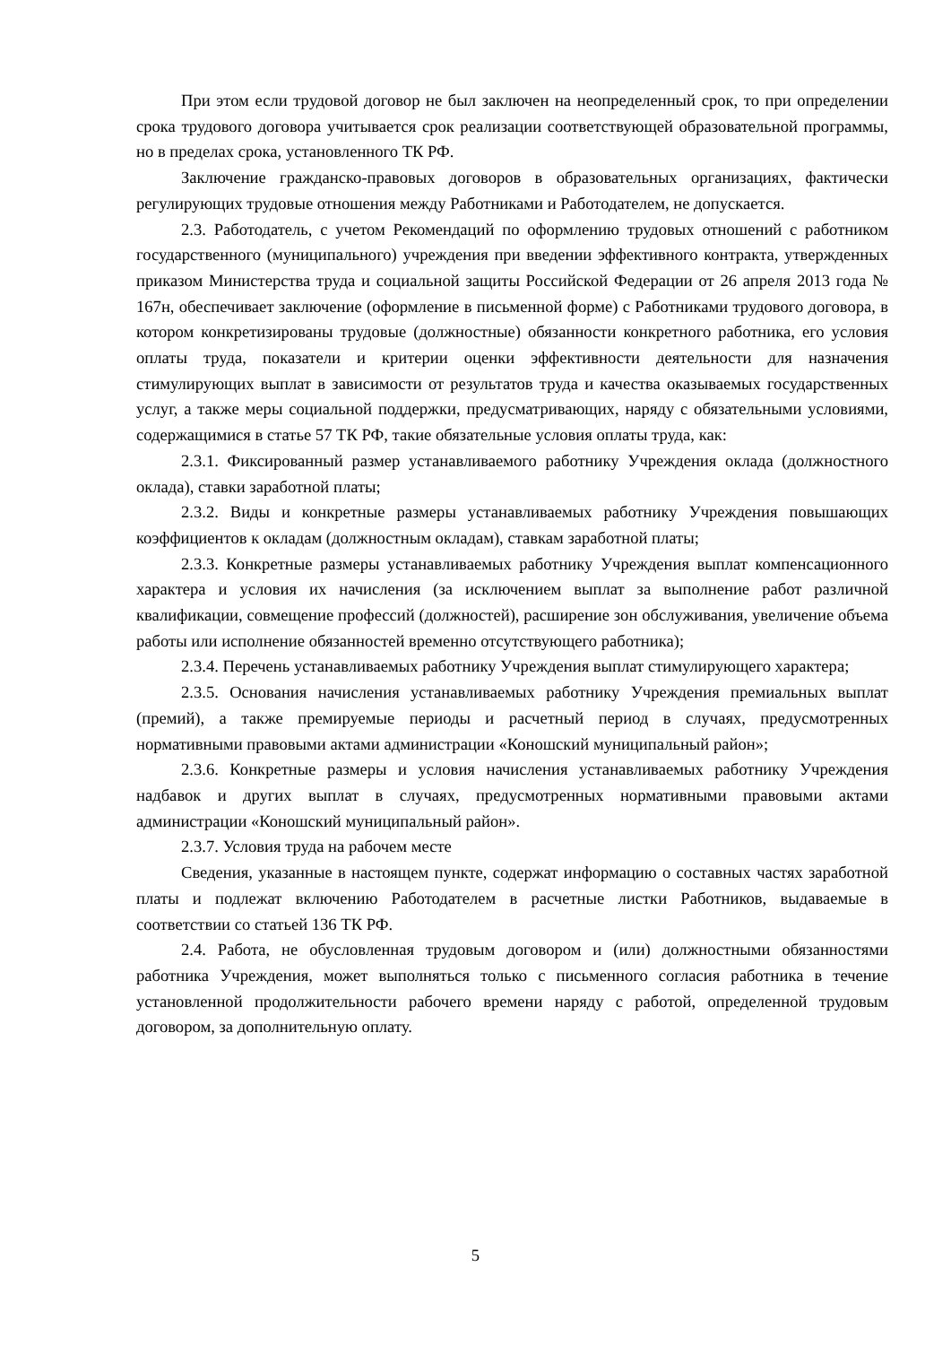При этом если трудовой договор не был заключен на неопределенный срок, то при определении срока трудового договора учитывается срок реализации соответствующей образовательной программы, но в пределах срока, установленного ТК РФ.
Заключение гражданско-правовых договоров в образовательных организациях, фактически регулирующих трудовые отношения между Работниками и Работодателем, не допускается.
2.3. Работодатель, с учетом Рекомендаций по оформлению трудовых отношений с работником государственного (муниципального) учреждения при введении эффективного контракта, утвержденных приказом Министерства труда и социальной защиты Российской Федерации от 26 апреля 2013 года № 167н, обеспечивает заключение (оформление в письменной форме) с Работниками трудового договора, в котором конкретизированы трудовые (должностные) обязанности конкретного работника, его условия оплаты труда, показатели и критерии оценки эффективности деятельности для назначения стимулирующих выплат в зависимости от результатов труда и качества оказываемых государственных услуг, а также меры социальной поддержки, предусматривающих, наряду с обязательными условиями, содержащимися в статье 57 ТК РФ, такие обязательные условия оплаты труда, как:
2.3.1. Фиксированный размер устанавливаемого работнику Учреждения оклада (должностного оклада), ставки заработной платы;
2.3.2. Виды и конкретные размеры устанавливаемых работнику Учреждения повышающих коэффициентов к окладам (должностным окладам), ставкам заработной платы;
2.3.3. Конкретные размеры устанавливаемых работнику Учреждения выплат компенсационного характера и условия их начисления (за исключением выплат за выполнение работ различной квалификации, совмещение профессий (должностей), расширение зон обслуживания, увеличение объема работы или исполнение обязанностей временно отсутствующего работника);
2.3.4. Перечень устанавливаемых работнику Учреждения выплат стимулирующего характера;
2.3.5. Основания начисления устанавливаемых работнику Учреждения премиальных выплат (премий), а также премируемые периоды и расчетный период в случаях, предусмотренных нормативными правовыми актами администрации «Коношский муниципальный район»;
2.3.6. Конкретные размеры и условия начисления устанавливаемых работнику Учреждения надбавок и других выплат в случаях, предусмотренных нормативными правовыми актами администрации «Коношский муниципальный район».
2.3.7. Условия труда на рабочем месте
Сведения, указанные в настоящем пункте, содержат информацию о составных частях заработной платы и подлежат включению Работодателем в расчетные листки Работников, выдаваемые в соответствии со статьей 136 ТК РФ.
2.4. Работа, не обусловленная трудовым договором и (или) должностными обязанностями работника Учреждения, может выполняться только с письменного согласия работника в течение установленной продолжительности рабочего времени наряду с работой, определенной трудовым договором, за дополнительную оплату.
5